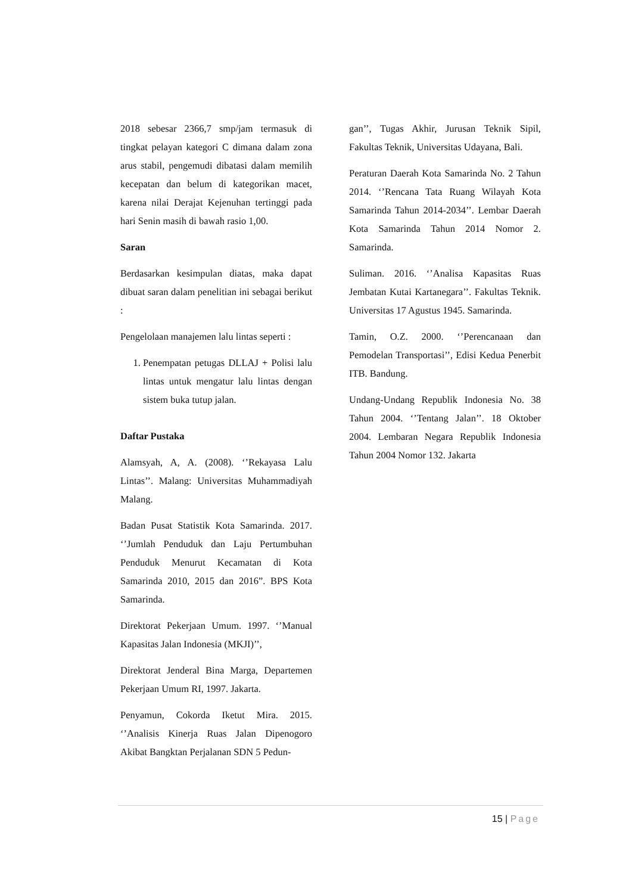2018 sebesar 2366,7 smp/jam termasuk di tingkat pelayan kategori C dimana dalam zona arus stabil, pengemudi dibatasi dalam memilih kecepatan dan belum di kategorikan macet, karena nilai Derajat Kejenuhan tertinggi pada hari Senin masih di bawah rasio 1,00.
Saran
Berdasarkan kesimpulan diatas, maka dapat dibuat saran dalam penelitian ini sebagai berikut :
Pengelolaan manajemen lalu lintas seperti :
1. Penempatan petugas DLLAJ + Polisi lalu lintas untuk mengatur lalu lintas dengan sistem buka tutup jalan.
Daftar Pustaka
Alamsyah, A, A. (2008). ‘’Rekayasa Lalu Lintas’’. Malang: Universitas Muhammadiyah Malang.
Badan Pusat Statistik Kota Samarinda. 2017. ‘’Jumlah Penduduk dan Laju Pertumbuhan Penduduk Menurut Kecamatan di Kota Samarinda 2010, 2015 dan 2016”. BPS Kota Samarinda.
Direktorat Pekerjaan Umum. 1997. ‘’Manual Kapasitas Jalan Indonesia (MKJI)’’,
Direktorat Jenderal Bina Marga, Departemen Pekerjaan Umum RI, 1997. Jakarta.
Penyamun, Cokorda Iketut Mira. 2015. ‘’Analisis Kinerja Ruas Jalan Dipenogoro Akibat Bangktan Perjalanan SDN 5 Pedun-
gan’’, Tugas Akhir, Jurusan Teknik Sipil, Fakultas Teknik, Universitas Udayana, Bali.
Peraturan Daerah Kota Samarinda No. 2 Tahun 2014. ‘’Rencana Tata Ruang Wilayah Kota Samarinda Tahun 2014-2034’’. Lembar Daerah Kota Samarinda Tahun 2014 Nomor 2. Samarinda.
Suliman. 2016. ‘’Analisa Kapasitas Ruas Jembatan Kutai Kartanegara’’. Fakultas Teknik. Universitas 17 Agustus 1945. Samarinda.
Tamin, O.Z. 2000. ‘’Perencanaan dan Pemodelan Transportasi’’, Edisi Kedua Penerbit ITB. Bandung.
Undang-Undang Republik Indonesia No. 38 Tahun 2004. ‘’Tentang Jalan’’. 18 Oktober 2004. Lembaran Negara Republik Indonesia Tahun 2004 Nomor 132. Jakarta
15 | Page